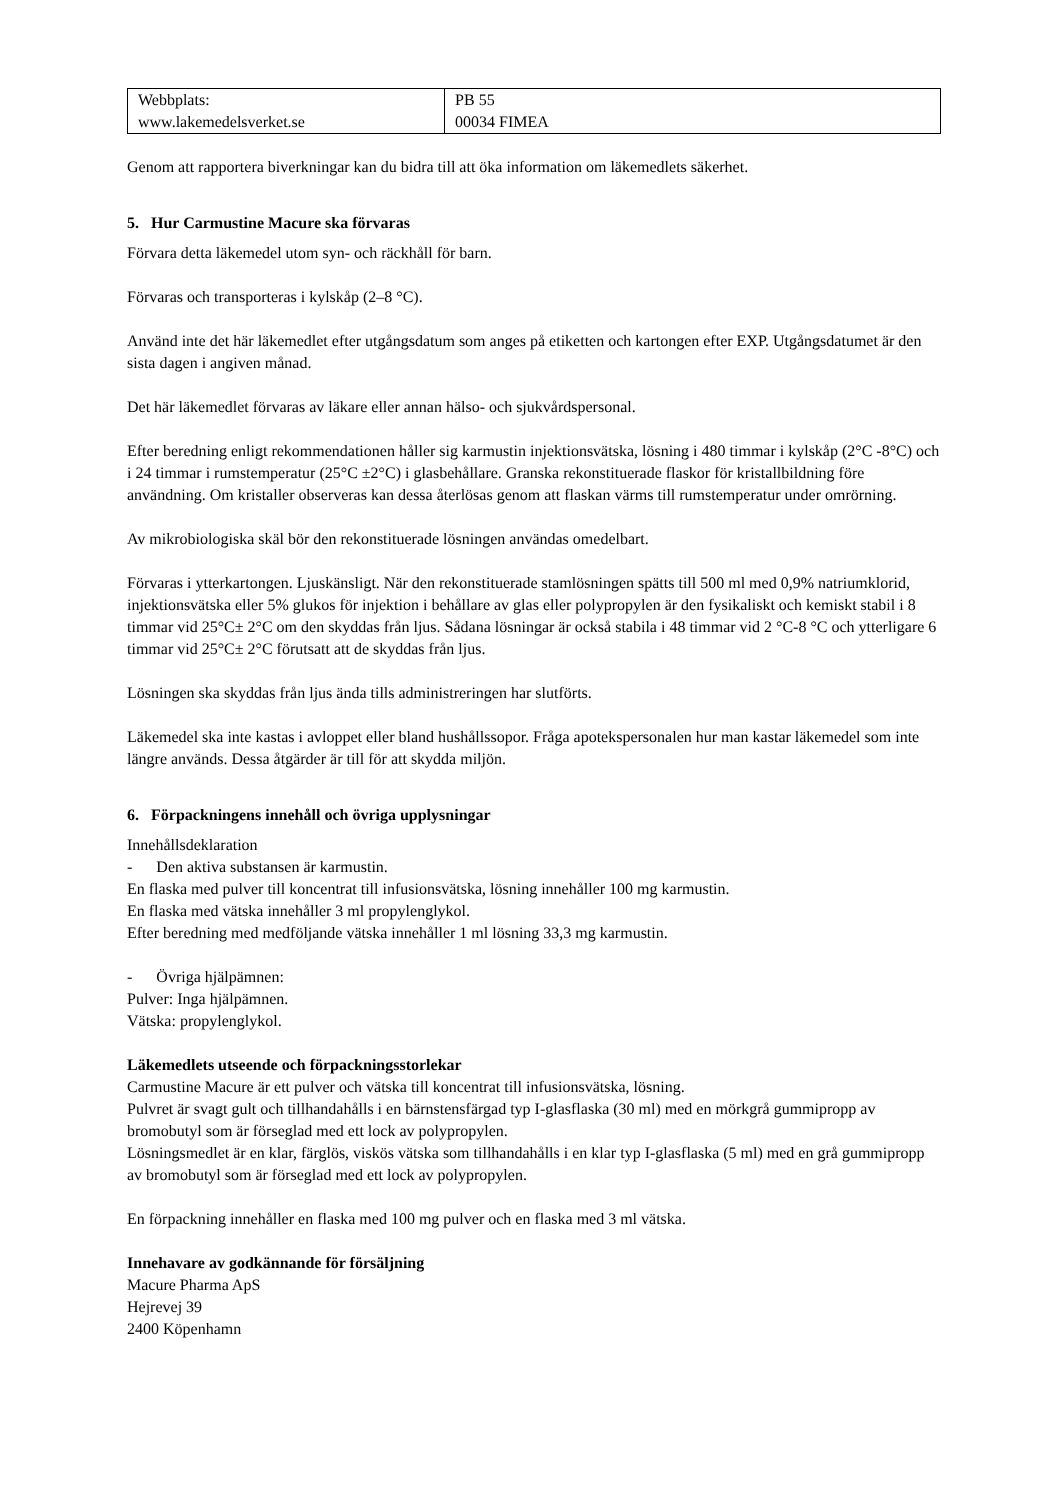| Webbplats: www.lakemedelsverket.se | PB 55 00034 FIMEA |
Genom att rapportera biverkningar kan du bidra till att öka information om läkemedlets säkerhet.
5. Hur Carmustine Macure ska förvaras
Förvara detta läkemedel utom syn- och räckhåll för barn.
Förvaras och transporteras i kylskåp (2–8 °C).
Använd inte det här läkemedlet efter utgångsdatum som anges på etiketten och kartongen efter EXP. Utgångsdatumet är den sista dagen i angiven månad.
Det här läkemedlet förvaras av läkare eller annan hälso- och sjukvårdspersonal.
Efter beredning enligt rekommendationen håller sig karmustin injektionsvätska, lösning i 480 timmar i kylskåp (2°C -8°C) och i 24 timmar i rumstemperatur (25°C ±2°C) i glasbehållare. Granska rekonstituerade flaskor för kristallbildning före användning. Om kristaller observeras kan dessa återlösas genom att flaskan värms till rumstemperatur under omrörning.
Av mikrobiologiska skäl bör den rekonstituerade lösningen användas omedelbart.
Förvaras i ytterkartongen. Ljuskänsligt. När den rekonstituerade stamlösningen spätts till 500 ml med 0,9% natriumklorid, injektionsvätska eller 5% glukos för injektion i behållare av glas eller polypropylen är den fysikaliskt och kemiskt stabil i 8 timmar vid 25°C± 2°C om den skyddas från ljus. Sådana lösningar är också stabila i 48 timmar vid 2 °C-8 °C och ytterligare 6 timmar vid 25°C± 2°C förutsatt att de skyddas från ljus.
Lösningen ska skyddas från ljus ända tills administreringen har slutförts.
Läkemedel ska inte kastas i avloppet eller bland hushållssopor. Fråga apotekspersonalen hur man kastar läkemedel som inte längre används. Dessa åtgärder är till för att skydda miljön.
6. Förpackningens innehåll och övriga upplysningar
Innehållsdeklaration
- Den aktiva substansen är karmustin.
En flaska med pulver till koncentrat till infusionsvätska, lösning innehåller 100 mg karmustin.
En flaska med vätska innehåller 3 ml propylenglykol.
Efter beredning med medföljande vätska innehåller 1 ml lösning 33,3 mg karmustin.
- Övriga hjälpämnen:
Pulver: Inga hjälpämnen.
Vätska: propylenglykol.
Läkemedlets utseende och förpackningsstorlekar
Carmustine Macure är ett pulver och vätska till koncentrat till infusionsvätska, lösning.
Pulvret är svagt gult och tillhandahålls i en bärnstensfärgad typ I-glasflaska (30 ml) med en mörkgrå gummipropp av bromobutyl som är förseglad med ett lock av polypropylen.
Lösningsmedlet är en klar, färglös, viskös vätska som tillhandahålls i en klar typ I-glasflaska (5 ml) med en grå gummipropp av bromobutyl som är förseglad med ett lock av polypropylen.
En förpackning innehåller en flaska med 100 mg pulver och en flaska med 3 ml vätska.
Innehavare av godkännande för försäljning
Macure Pharma ApS
Hejrevej 39
2400 Köpenhamn